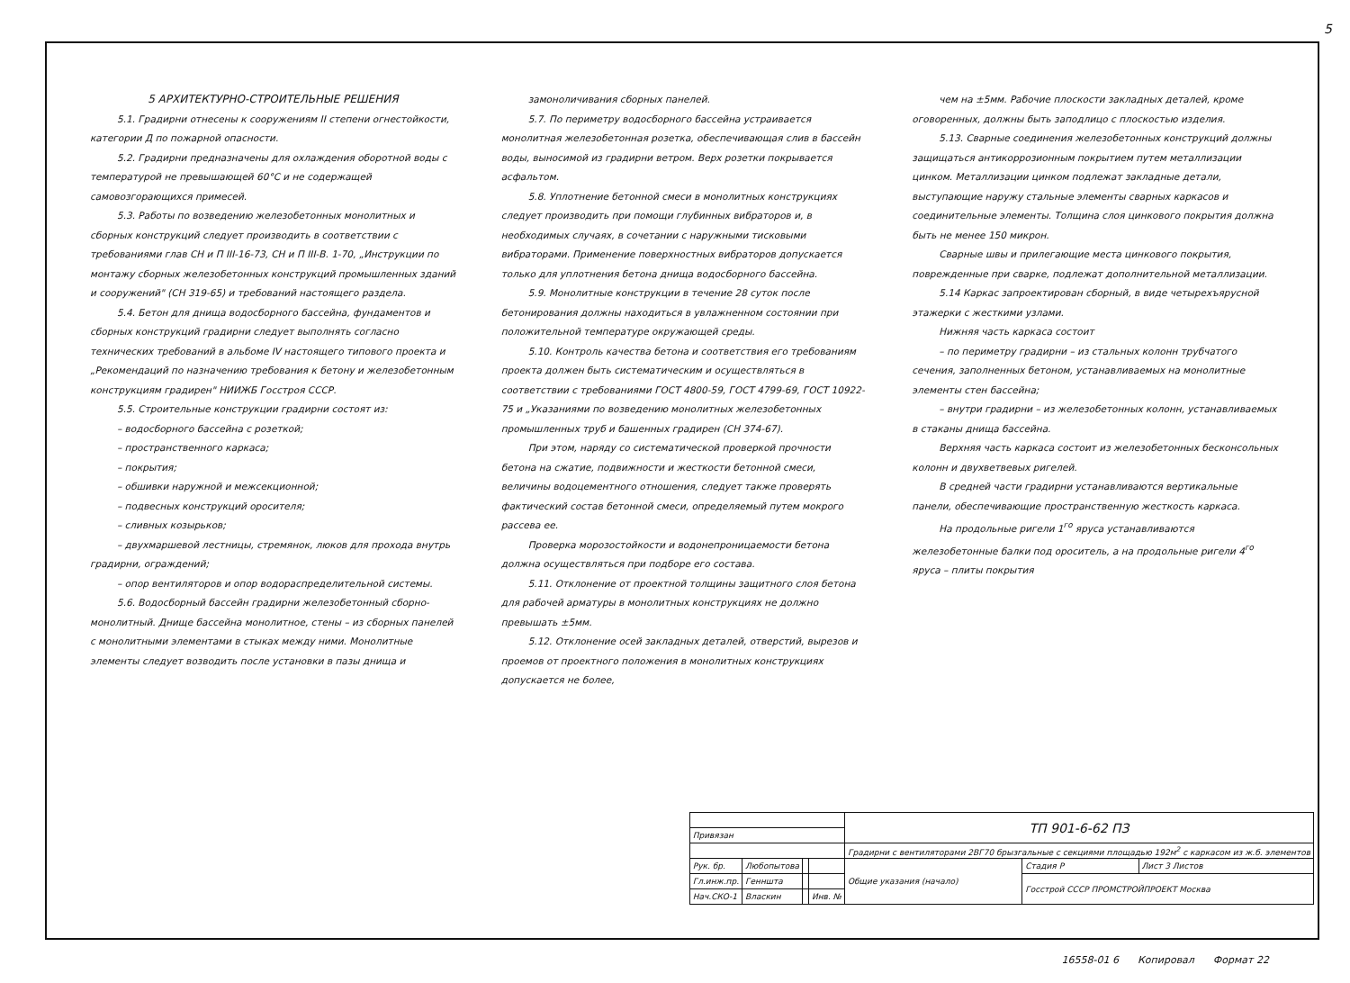5
5 АРХИТЕКТУРНО-СТРОИТЕЛЬНЫЕ РЕШЕНИЯ
5.1. Градирни отнесены к сооружениям II степени огнестойкости, категории Д по пожарной опасности.
5.2. Градирни предназначены для охлаждения оборотной воды с температурой не превышающей 60°С и не содержащей самовозгорающихся примесей.
5.3. Работы по возведению железобетонных монолитных и сборных конструкций следует производить в соответствии с требованиями глав СН и П III-16-73, СН и П III-В. 1-70, „Инструкции по монтажу сборных железобетонных конструкций промышленных зданий и сооружений" (СН 319-65) и требований настоящего раздела.
5.4. Бетон для днища водосборного бассейна, фундаментов и сборных конструкций градирни следует выполнять согласно технических требований в альбоме IV настоящего типового проекта и „Рекомендаций по назначению требования к бетону и железобетонным конструкциям градирен" НИИЖБ Госстроя СССР.
5.5. Строительные конструкции градирни состоят из:
– водосборного бассейна с розеткой;
– пространственного каркаса;
– покрытия;
– обшивки наружной и межсекционной;
– подвесных конструкций оросителя;
– сливных козырьков;
– двухмаршевой лестницы, стремянок, люков для прохода внутрь градирни, ограждений;
– опор вентиляторов и опор водораспределительной системы.
5.6. Водосборный бассейн градирни железобетонный сборно-монолитный. Днище бассейна монолитное, стены – из сборных панелей с монолитными элементами в стыках между ними. Монолитные элементы следует возводить после установки в пазы днища и
замоноличивания сборных панелей.
5.7. По периметру водосборного бассейна устраивается монолитная железобетонная розетка, обеспечивающая слив в бассейн воды, выносимой из градирни ветром. Верх розетки покрывается асфальтом.
5.8. Уплотнение бетонной смеси в монолитных конструкциях следует производить при помощи глубинных вибраторов и, в необходимых случаях, в сочетании с наружными тисковыми вибраторами. Применение поверхностных вибраторов допускается только для уплотнения бетона днища водосборного бассейна.
5.9. Монолитные конструкции в течение 28 суток после бетонирования должны находиться в увлажненном состоянии при положительной температуре окружающей среды.
5.10. Контроль качества бетона и соответствия его требованиям проекта должен быть систематическим и осуществляться в соответствии с требованиями ГОСТ 4800-59, ГОСТ 4799-69, ГОСТ 10922-75 и „Указаниями по возведению монолитных железобетонных промышленных труб и башенных градирен (СН 374-67).
При этом, наряду со систематической проверкой прочности бетона на сжатие, подвижности и жесткости бетонной смеси, величины водоцементного отношения, следует также проверять фактический состав бетонной смеси, определяемый путем мокрого рассева ее.
Проверка морозостойкости и водонепроницаемости бетона должна осуществляться при подборе его состава.
5.11. Отклонение от проектной толщины защитного слоя бетона для рабочей арматуры в монолитных конструкциях не должно превышать ±5мм.
5.12. Отклонение осей закладных деталей, отверстий, вырезов и проемов от проектного положения в монолитных конструкциях допускается не более,
чем на ±5мм. Рабочие плоскости закладных деталей, кроме оговоренных, должны быть заподлицо с плоскостью изделия.
5.13. Сварные соединения железобетонных конструкций должны защищаться антикоррозионным покрытием путем металлизации цинком. Металлизации цинком подлежат закладные детали, выступающие наружу стальные элементы сварных каркасов и соединительные элементы. Толщина слоя цинкового покрытия должна быть не менее 150 микрон.
Сварные швы и прилегающие места цинкового покрытия, поврежденные при сварке, подлежат дополнительной металлизации.
5.14 Каркас запроектирован сборный, в виде четырехъярусной этажерки с жесткими узлами.
Нижняя часть каркаса состоит
– по периметру градирни – из стальных колонн трубчатого сечения, заполненных бетоном, устанавливаемых на монолитные элементы стен бассейна;
– внутри градирни – из железобетонных колонн, устанавливаемых в стаканы днища бассейна.
Верхняя часть каркаса состоит из железобетонных бесконсольных колонн и двухветвевых ригелей.
В средней части градирни устанавливаются вертикальные панели, обеспечивающие пространственную жесткость каркаса.
На продольные ригели 1<sup>го</sup> яруса устанавливаются железобетонные балки под ороситель, а на продольные ригели 4<sup>го</sup> яруса – плиты покрытия
| | | | | ТП 901-6-62 ПЗ | | |
| Привязан | | | | | | |
| | | | | Градирни с вентиляторами 2ВГ70 брызгальные с секциями площадью 192м<sup>2</sup> с каркасом из ж.б. элементов | | |
| Рук. бр. | Любопытова | | | Общие указания (начало) | Стадия Р | Лист 3 Листов |
| Гл.инж.пр. | Геннштa | | | | Госстрой СССР ПРОМСТРОЙПРОЕКТ Москва | |
| Нач.СКО-1 | Власкин | | Инв. № | | | |
16558-01 6 Копировал Формат 22